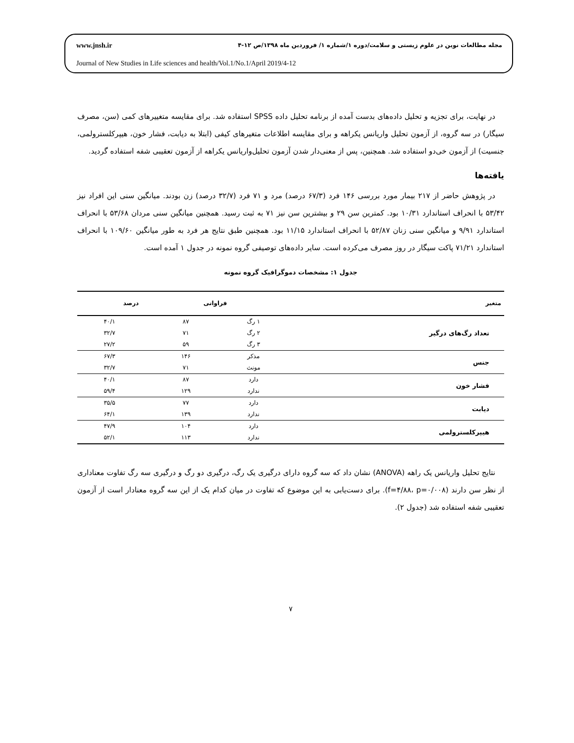مجله مطالعات نوین در علوم زیستی و سلامت/دوره ۱/شماره ۱/ فروردین ماه ۱۳۹۸/ص ۱۲-۴ www.jnsh.ir
Journal of New Studies in Life sciences and health/Vol.1/No.1/April 2019/4-12
در نهایت، برای تجزیه و تحلیل داده‌های بدست آمده از برنامه تحلیل داده SPSS استفاده شد. برای مقایسه متغییرهای کمی (سن، مصرف سیگار) در سه گروه، از آزمون تحلیل واریانس یکراهه و برای مقایسه اطلاعات متغیرهای کیفی (ابتلا به دیابت، فشار خون، هیپرکلسترولمی، جنسیت) از آزمون خی‌دو استفاده شد. همچنین، پس از معنی‌دار شدن آزمون تحلیل‌واریانس یکراهه از آزمون تعقیبی شفه استفاده گردید.
یافته‌ها
در پژوهش حاضر از ۲۱۷ بیمار مورد بررسی ۱۴۶ فرد (۶۷/۳ درصد) مرد و ۷۱ فرد (۳۲/۷ درصد) زن بودند. میانگین سنی این افراد نیز ۵۳/۴۲ با انحراف استاندارد ۱۰/۳۱ بود. کمترین سن ۲۹ و بیشترین سن نیز ۷۱ به ثبت رسید. همچنین میانگین سنی مردان ۵۳/۶۸ با انحراف استاندارد ۹/۹۱ و میانگین سنی زنان ۵۲/۸۷ با انحراف استاندارد ۱۱/۱۵ بود. همچنین طبق نتایج هر فرد به طور میانگین ۱۰۹/۶۰ با انحراف استاندارد ۷۱/۲۱ پاکت سیگار در روز مصرف می‌کرده است. سایر داده‌های توصیفی گروه نمونه در جدول ۱ آمده است.
جدول ۱: مشخصات دموگرافیک گروه نمونه
| متغیر | | فراوانی | درصد |
| --- | --- | --- | --- |
| تعداد رگ‌های درگیر | ۱ رگ | ۸۷ | ۴۰/۱ |
| | ۲ رگ | ۷۱ | ۳۲/۷ |
| | ۳ رگ | ۵۹ | ۲۷/۲ |
| جنس | مذکر | ۱۴۶ | ۶۷/۳ |
| | مونث | ۷۱ | ۳۲/۷ |
| فشار خون | دارد | ۸۷ | ۴۰/۱ |
| | ندارد | ۱۲۹ | ۵۹/۴ |
| دیابت | دارد | ۷۷ | ۳۵/۵ |
| | ندارد | ۱۳۹ | ۶۴/۱ |
| هیپرکلسترولمی | دارد | ۱۰۴ | ۴۷/۹ |
| | ندارد | ۱۱۳ | ۵۲/۱ |
نتایج تحلیل واریانس یک راهه (ANOVA) نشان داد که سه گروه دارای درگیری یک رگ، درگیری دو رگ و درگیری سه رگ تفاوت معناداری از نظر سن دارند (f=۴/۸۸، p=۰/۰۰۸). برای دست‌یابی به این موضوع که تفاوت در میان کدام یک از این سه گروه معنادار است از آزمون تعقیبی شفه استفاده شد (جدول ۲).
۷